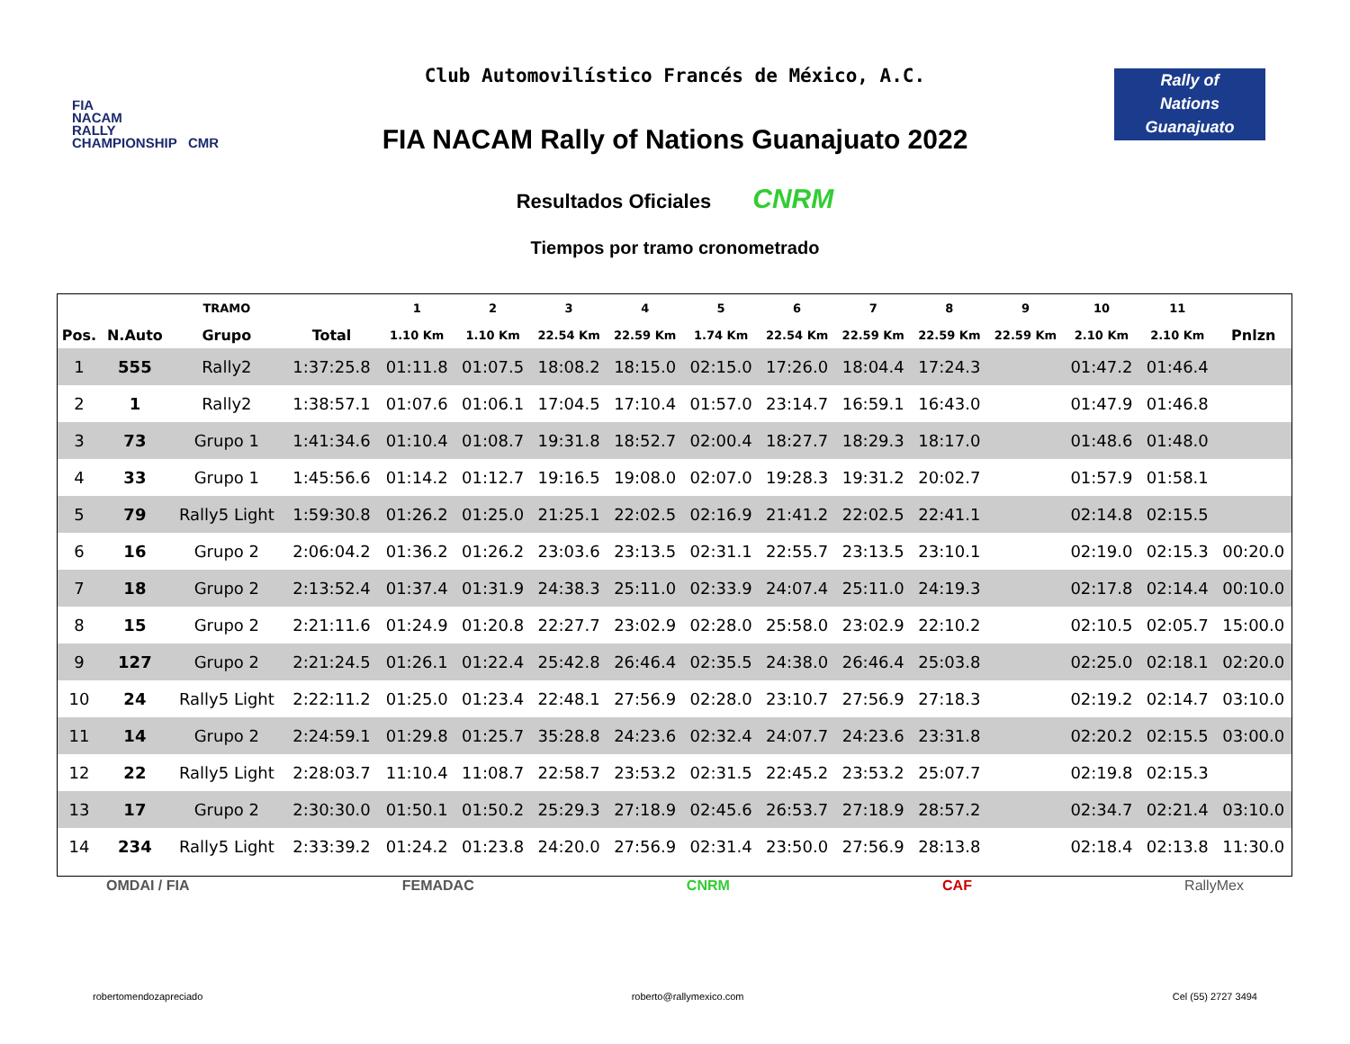FIA
NACAM
RALLY
CHAMPIONSHIP CMR
Club Automovilístico Francés de México, A.C.
Rally of
Nations
Guanajuato
FIA NACAM Rally of Nations Guanajuato 2022
Resultados Oficiales CNRM
Tiempos por tramo cronometrado
| | | TRAMO | | 1 | 2 | 3 | 4 | 5 | 6 | 7 | 8 | 9 | 10 | 11 | |
| --- | --- | --- | --- | --- | --- | --- | --- | --- | --- | --- | --- | --- | --- | --- | --- |
| Pos. | N.Auto | Grupo | Total | 1.10 Km | 1.10 Km | 22.54 Km | 22.59 Km | 1.74 Km | 22.54 Km | 22.59 Km | 22.59 Km | 22.59 Km | 2.10 Km | 2.10 Km | Pnlzn |
| 1 | 555 | Rally2 | 1:37:25.8 | 01:11.8 | 01:07.5 | 18:08.2 | 18:15.0 | 02:15.0 | 17:26.0 | 18:04.4 | 17:24.3 | | 01:47.2 | 01:46.4 | |
| 2 | 1 | Rally2 | 1:38:57.1 | 01:07.6 | 01:06.1 | 17:04.5 | 17:10.4 | 01:57.0 | 23:14.7 | 16:59.1 | 16:43.0 | | 01:47.9 | 01:46.8 | |
| 3 | 73 | Grupo 1 | 1:41:34.6 | 01:10.4 | 01:08.7 | 19:31.8 | 18:52.7 | 02:00.4 | 18:27.7 | 18:29.3 | 18:17.0 | | 01:48.6 | 01:48.0 | |
| 4 | 33 | Grupo 1 | 1:45:56.6 | 01:14.2 | 01:12.7 | 19:16.5 | 19:08.0 | 02:07.0 | 19:28.3 | 19:31.2 | 20:02.7 | | 01:57.9 | 01:58.1 | |
| 5 | 79 | Rally5 Light | 1:59:30.8 | 01:26.2 | 01:25.0 | 21:25.1 | 22:02.5 | 02:16.9 | 21:41.2 | 22:02.5 | 22:41.1 | | 02:14.8 | 02:15.5 | |
| 6 | 16 | Grupo 2 | 2:06:04.2 | 01:36.2 | 01:26.2 | 23:03.6 | 23:13.5 | 02:31.1 | 22:55.7 | 23:13.5 | 23:10.1 | | 02:19.0 | 02:15.3 | 00:20.0 |
| 7 | 18 | Grupo 2 | 2:13:52.4 | 01:37.4 | 01:31.9 | 24:38.3 | 25:11.0 | 02:33.9 | 24:07.4 | 25:11.0 | 24:19.3 | | 02:17.8 | 02:14.4 | 00:10.0 |
| 8 | 15 | Grupo 2 | 2:21:11.6 | 01:24.9 | 01:20.8 | 22:27.7 | 23:02.9 | 02:28.0 | 25:58.0 | 23:02.9 | 22:10.2 | | 02:10.5 | 02:05.7 | 15:00.0 |
| 9 | 127 | Grupo 2 | 2:21:24.5 | 01:26.1 | 01:22.4 | 25:42.8 | 26:46.4 | 02:35.5 | 24:38.0 | 26:46.4 | 25:03.8 | | 02:25.0 | 02:18.1 | 02:20.0 |
| 10 | 24 | Rally5 Light | 2:22:11.2 | 01:25.0 | 01:23.4 | 22:48.1 | 27:56.9 | 02:28.0 | 23:10.7 | 27:56.9 | 27:18.3 | | 02:19.2 | 02:14.7 | 03:10.0 |
| 11 | 14 | Grupo 2 | 2:24:59.1 | 01:29.8 | 01:25.7 | 35:28.8 | 24:23.6 | 02:32.4 | 24:07.7 | 24:23.6 | 23:31.8 | | 02:20.2 | 02:15.5 | 03:00.0 |
| 12 | 22 | Rally5 Light | 2:28:03.7 | 11:10.4 | 11:08.7 | 22:58.7 | 23:53.2 | 02:31.5 | 22:45.2 | 23:53.2 | 25:07.7 | | 02:19.8 | 02:15.3 | |
| 13 | 17 | Grupo 2 | 2:30:30.0 | 01:50.1 | 01:50.2 | 25:29.3 | 27:18.9 | 02:45.6 | 26:53.7 | 27:18.9 | 28:57.2 | | 02:34.7 | 02:21.4 | 03:10.0 |
| 14 | 234 | Rally5 Light | 2:33:39.2 | 01:24.2 | 01:23.8 | 24:20.0 | 27:56.9 | 02:31.4 | 23:50.0 | 27:56.9 | 28:13.8 | | 02:18.4 | 02:13.8 | 11:30.0 |
OMDAI / FIA FEMADAC CNRM CAF RallyMex
robertomendozapreciado roberto@rallymexico.com Cel (55) 2727 3494